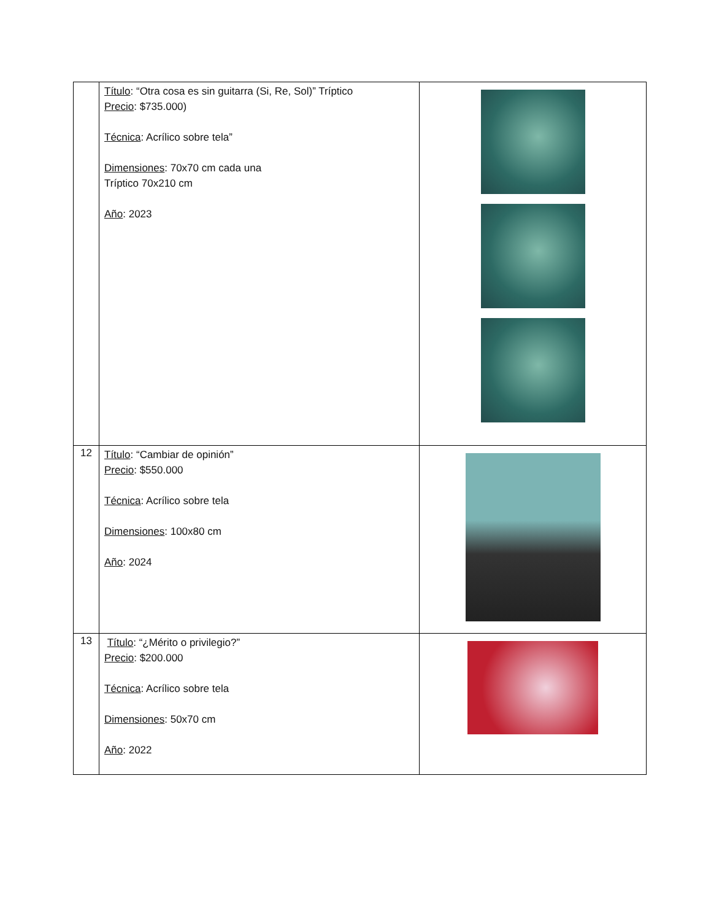| | Título : “Otra cosa es sin guitarra (Si, Re, Sol)” Tríptico Precio : $735.000) Técnica : Acrílico sobre tela” Dimensiones : 70x70 cm cada una Tríptico 70x210 cm Año : 2023 | |
| 12 | Título : “Cambiar de opinión” Precio : $550.000 Técnica : Acrílico sobre tela Dimensiones : 100x80 cm Año : 2024 | |
| 13 | Título : “¿Mérito o privilegio?” Precio : $200.000 Técnica : Acrílico sobre tela Dimensiones : 50x70 cm Año : 2022 | |